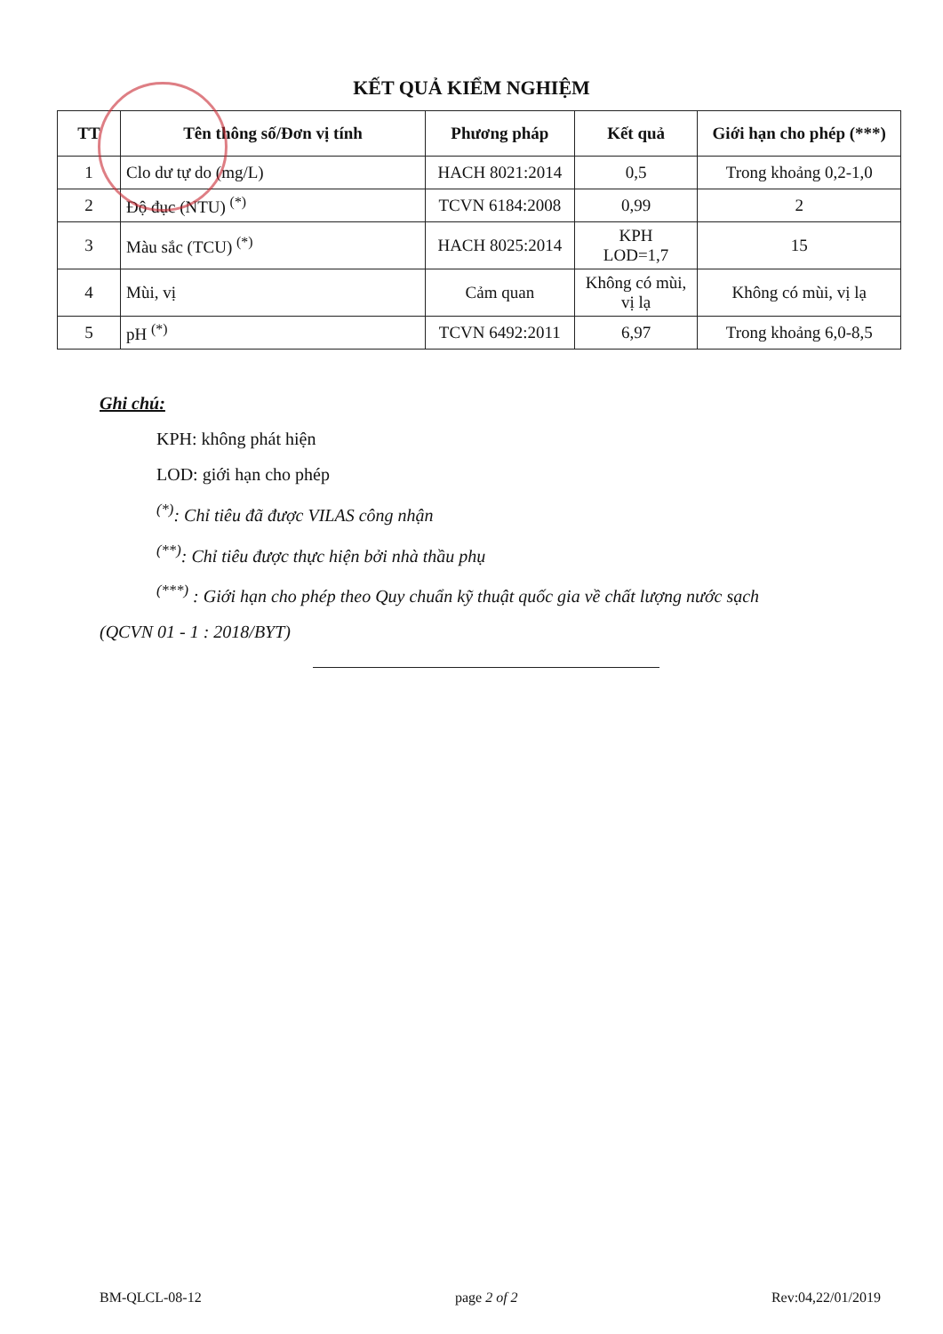KẾT QUẢ KIỂM NGHIỆM
| TT | Tên thông số/Đơn vị tính | Phương pháp | Kết quả | Giới hạn cho phép (***) |
| --- | --- | --- | --- | --- |
| 1 | Clo dư tự do (mg/L) | HACH 8021:2014 | 0,5 | Trong khoảng 0,2-1,0 |
| 2 | Độ đục (NTU) <sup>(*)</sup> | TCVN 6184:2008 | 0,99 | 2 |
| 3 | Màu sắc (TCU) <sup>(*)</sup> | HACH 8025:2014 | KPH LOD=1,7 | 15 |
| 4 | Mùi, vị | Cảm quan | Không có mùi, vị lạ | Không có mùi, vị lạ |
| 5 | pH <sup>(*)</sup> | TCVN 6492:2011 | 6,97 | Trong khoảng 6,0-8,5 |
Ghi chú:
KPH: không phát hiện
LOD: giới hạn cho phép
<sup>(*)</sup>: Chỉ tiêu đã được VILAS công nhận
<sup>(**)</sup>: Chỉ tiêu được thực hiện bởi nhà thầu phụ
<sup>(***)</sup> : Giới hạn cho phép theo Quy chuẩn kỹ thuật quốc gia về chất lượng nước sạch
(QCVN 01 - 1 : 2018/BYT)
BM-QLCL-08-12 page 2 of 2 Rev:04,22/01/2019